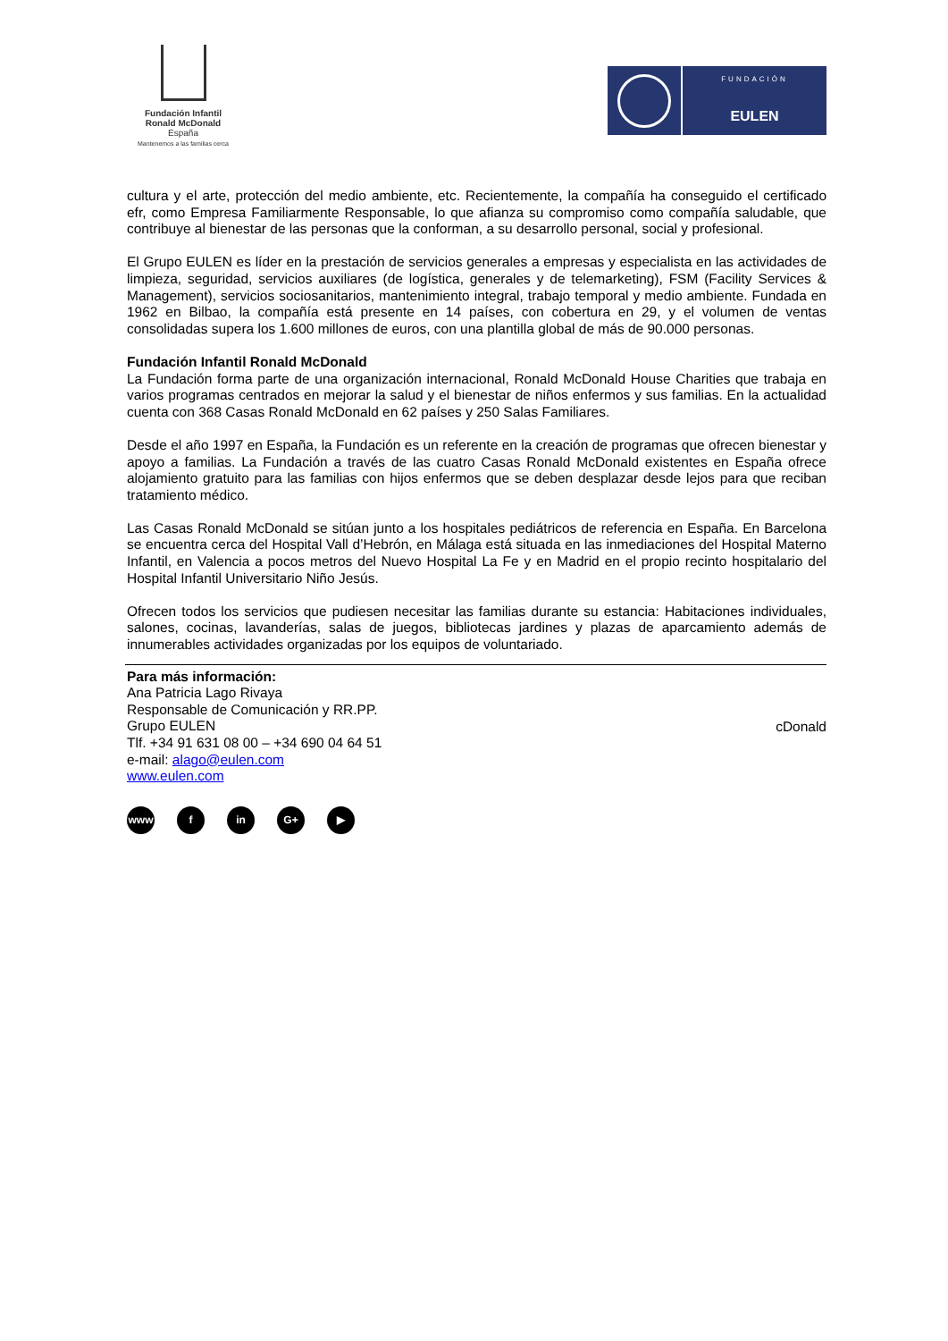Fundación Infantil
Ronald McDonald
España
Mantenemos a las familias cerca
FUNDACIÓN
EULEN
cultura y el arte, protección del medio ambiente, etc. Recientemente, la compañía ha conseguido el certificado efr, como Empresa Familiarmente Responsable, lo que afianza su compromiso como compañía saludable, que contribuye al bienestar de las personas que la conforman, a su desarrollo personal, social y profesional.
El Grupo EULEN es líder en la prestación de servicios generales a empresas y especialista en las actividades de limpieza, seguridad, servicios auxiliares (de logística, generales y de telemarketing), FSM (Facility Services & Management), servicios sociosanitarios, mantenimiento integral, trabajo temporal y medio ambiente. Fundada en 1962 en Bilbao, la compañía está presente en 14 países, con cobertura en 29, y el volumen de ventas consolidadas supera los 1.600 millones de euros, con una plantilla global de más de 90.000 personas.
Fundación Infantil Ronald McDonald
La Fundación forma parte de una organización internacional, Ronald McDonald House Charities que trabaja en varios programas centrados en mejorar la salud y el bienestar de niños enfermos y sus familias. En la actualidad cuenta con 368 Casas Ronald McDonald en 62 países y 250 Salas Familiares.
Desde el año 1997 en España, la Fundación es un referente en la creación de programas que ofrecen bienestar y apoyo a familias. La Fundación a través de las cuatro Casas Ronald McDonald existentes en España ofrece alojamiento gratuito para las familias con hijos enfermos que se deben desplazar desde lejos para que reciban tratamiento médico.
Las Casas Ronald McDonald se sitúan junto a los hospitales pediátricos de referencia en España. En Barcelona se encuentra cerca del Hospital Vall d’Hebrón, en Málaga está situada en las inmediaciones del Hospital Materno Infantil, en Valencia a pocos metros del Nuevo Hospital La Fe y en Madrid en el propio recinto hospitalario del Hospital Infantil Universitario Niño Jesús.
Ofrecen todos los servicios que pudiesen necesitar las familias durante su estancia: Habitaciones individuales, salones, cocinas, lavanderías, salas de juegos, bibliotecas jardines y plazas de aparcamiento además de innumerables actividades organizadas por los equipos de voluntariado.
Para más información:
Ana Patricia Lago Rivaya
Responsable de Comunicación y RR.PP.
Grupo EULEN
Tlf. +34 91 631 08 00 – +34 690 04 64 51
e-mail: alago@eulen.com
www.eulen.com
cDonald
www f in G+ ▶